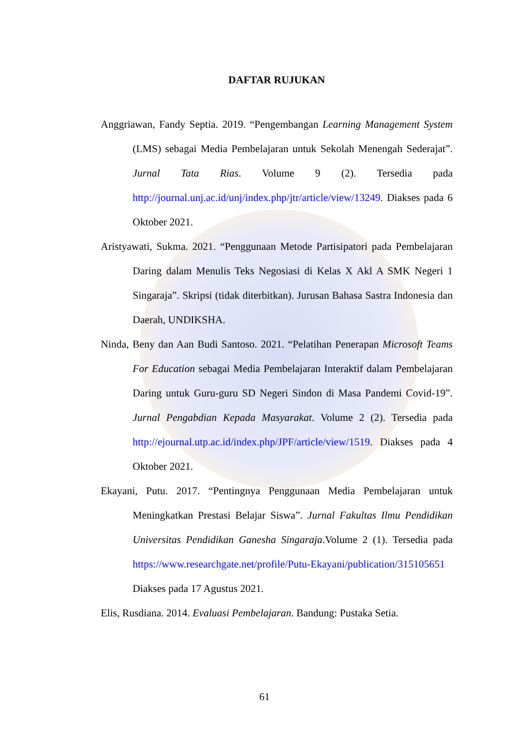DAFTAR RUJUKAN
Anggriawan, Fandy Septia. 2019. “Pengembangan Learning Management System (LMS) sebagai Media Pembelajaran untuk Sekolah Menengah Sederajat”. Jurnal Tata Rias. Volume 9 (2). Tersedia pada http://journal.unj.ac.id/unj/index.php/jtr/article/view/13249. Diakses pada 6 Oktober 2021.
Aristyawati, Sukma. 2021. “Penggunaan Metode Partisipatori pada Pembelajaran Daring dalam Menulis Teks Negosiasi di Kelas X Akl A SMK Negeri 1 Singaraja”. Skripsi (tidak diterbitkan). Jurusan Bahasa Sastra Indonesia dan Daerah, UNDIKSHA.
Ninda, Beny dan Aan Budi Santoso. 2021. “Pelatihan Penerapan Microsoft Teams For Education sebagai Media Pembelajaran Interaktif dalam Pembelajaran Daring untuk Guru-guru SD Negeri Sindon di Masa Pandemi Covid-19”. Jurnal Pengabdian Kepada Masyarakat. Volume 2 (2). Tersedia pada http://ejournal.utp.ac.id/index.php/JPF/article/view/1519. Diakses pada 4 Oktober 2021.
Ekayani, Putu. 2017. “Pentingnya Penggunaan Media Pembelajaran untuk Meningkatkan Prestasi Belajar Siswa”. Jurnal Fakultas Ilmu Pendidikan Universitas Pendidikan Ganesha Singaraja.Volume 2 (1). Tersedia pada https://www.researchgate.net/profile/Putu-Ekayani/publication/315105651 Diakses pada 17 Agustus 2021.
Elis, Rusdiana. 2014. Evaluasi Pembelajaran. Bandung: Pustaka Setia.
61